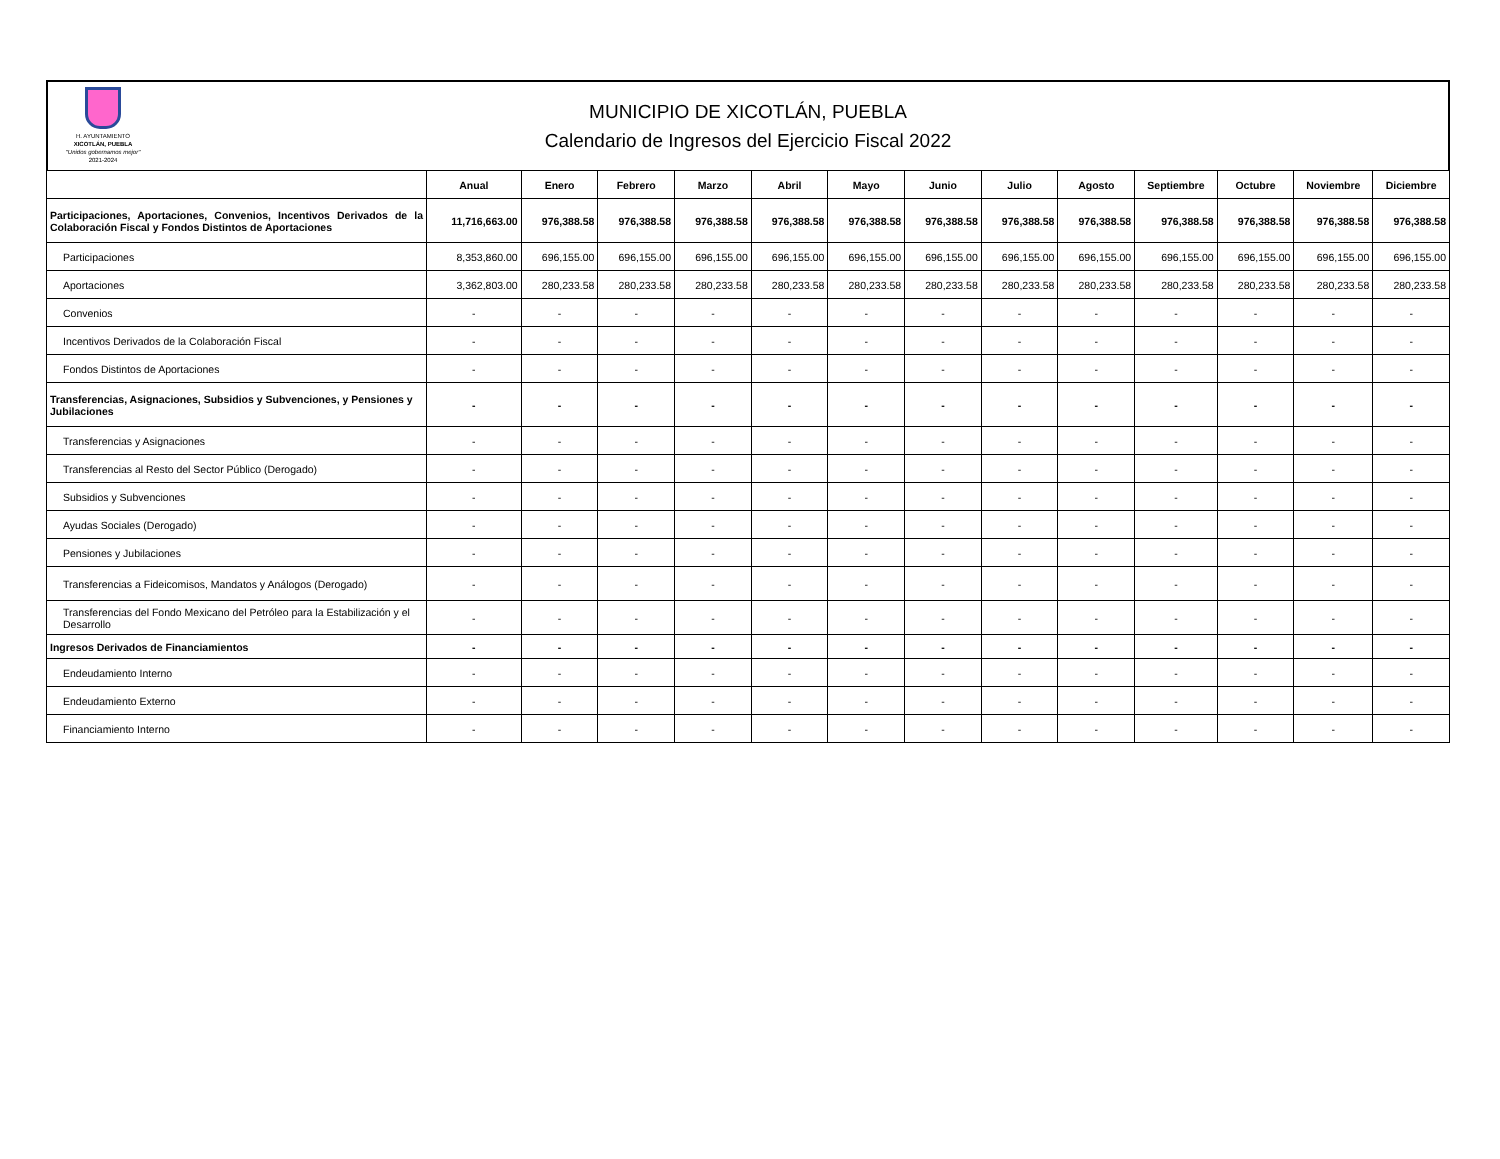H. AYUNTAMIENTO
XICOTLÁN, PUEBLA
"Unidos gobernamos mejor"
2021-2024
MUNICIPIO DE XICOTLÁN, PUEBLA
Calendario de Ingresos del Ejercicio Fiscal 2022
| | Anual | Enero | Febrero | Marzo | Abril | Mayo | Junio | Julio | Agosto | Septiembre | Octubre | Noviembre | Diciembre |
| --- | --- | --- | --- | --- | --- | --- | --- | --- | --- | --- | --- | --- | --- |
| Participaciones, Aportaciones, Convenios, Incentivos Derivados de la Colaboración Fiscal y Fondos Distintos de Aportaciones | 11,716,663.00 | 976,388.58 | 976,388.58 | 976,388.58 | 976,388.58 | 976,388.58 | 976,388.58 | 976,388.58 | 976,388.58 | 976,388.58 | 976,388.58 | 976,388.58 | 976,388.58 |
| Participaciones | 8,353,860.00 | 696,155.00 | 696,155.00 | 696,155.00 | 696,155.00 | 696,155.00 | 696,155.00 | 696,155.00 | 696,155.00 | 696,155.00 | 696,155.00 | 696,155.00 | 696,155.00 |
| Aportaciones | 3,362,803.00 | 280,233.58 | 280,233.58 | 280,233.58 | 280,233.58 | 280,233.58 | 280,233.58 | 280,233.58 | 280,233.58 | 280,233.58 | 280,233.58 | 280,233.58 | 280,233.58 |
| Convenios | - | - | - | - | - | - | - | - | - | - | - | - | - |
| Incentivos Derivados de la Colaboración Fiscal | - | - | - | - | - | - | - | - | - | - | - | - | - |
| Fondos Distintos de Aportaciones | - | - | - | - | - | - | - | - | - | - | - | - | - |
| Transferencias, Asignaciones, Subsidios y Subvenciones, y Pensiones y Jubilaciones | - | - | - | - | - | - | - | - | - | - | - | - | - |
| Transferencias y Asignaciones | - | - | - | - | - | - | - | - | - | - | - | - | - |
| Transferencias al Resto del Sector Público (Derogado) | - | - | - | - | - | - | - | - | - | - | - | - | - |
| Subsidios y Subvenciones | - | - | - | - | - | - | - | - | - | - | - | - | - |
| Ayudas Sociales (Derogado) | - | - | - | - | - | - | - | - | - | - | - | - | - |
| Pensiones y Jubilaciones | - | - | - | - | - | - | - | - | - | - | - | - | - |
| Transferencias a Fideicomisos, Mandatos y Análogos (Derogado) | - | - | - | - | - | - | - | - | - | - | - | - | - |
| Transferencias del Fondo Mexicano del Petróleo para la Estabilización y el Desarrollo | - | - | - | - | - | - | - | - | - | - | - | - | - |
| Ingresos Derivados de Financiamientos | - | - | - | - | - | - | - | - | - | - | - | - | - |
| Endeudamiento Interno | - | - | - | - | - | - | - | - | - | - | - | - | - |
| Endeudamiento Externo | - | - | - | - | - | - | - | - | - | - | - | - | - |
| Financiamiento Interno | - | - | - | - | - | - | - | - | - | - | - | - | - |